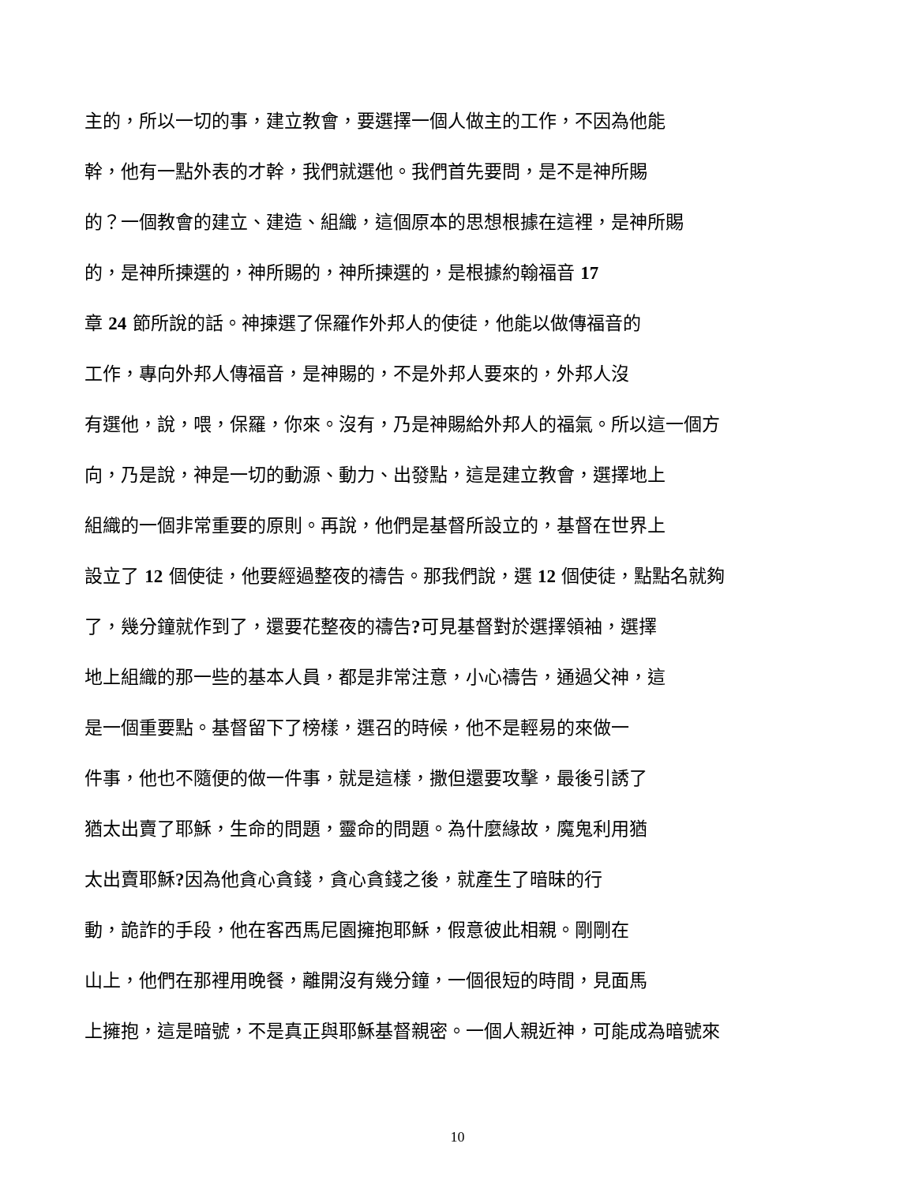主的，所以一切的事，建立教會，要選擇一個人做主的工作，不因為他能
幹，他有一點外表的才幹，我們就選他。我們首先要問，是不是神所賜
的？一個教會的建立、建造、組織，這個原本的思想根據在這裡，是神所賜
的，是神所揀選的，神所賜的，神所揀選的，是根據約翰福音 17
章 24 節所說的話。神揀選了保羅作外邦人的使徒，他能以做傳福音的
工作，專向外邦人傳福音，是神賜的，不是外邦人要來的，外邦人沒
有選他，說，喂，保羅，你來。沒有，乃是神賜給外邦人的福氣。所以這一個方
向，乃是說，神是一切的動源、動力、出發點，這是建立教會，選擇地上
組織的一個非常重要的原則。再說，他們是基督所設立的，基督在世界上
設立了 12 個使徒，他要經過整夜的禱告。那我們說，選 12 個使徒，點點名就夠
了，幾分鐘就作到了，還要花整夜的禱告?可見基督對於選擇領袖，選擇
地上組織的那一些的基本人員，都是非常注意，小心禱告，通過父神，這
是一個重要點。基督留下了榜樣，選召的時候，他不是輕易的來做一
件事，他也不隨便的做一件事，就是這樣，撒但還要攻擊，最後引誘了
猶太出賣了耶穌，生命的問題，靈命的問題。為什麼緣故，魔鬼利用猶
太出賣耶穌?因為他貪心貪錢，貪心貪錢之後，就產生了暗昧的行
動，詭詐的手段，他在客西馬尼園擁抱耶穌，假意彼此相親。剛剛在
山上，他們在那裡用晚餐，離開沒有幾分鐘，一個很短的時間，見面馬
上擁抱，這是暗號，不是真正與耶穌基督親密。一個人親近神，可能成為暗號來
10